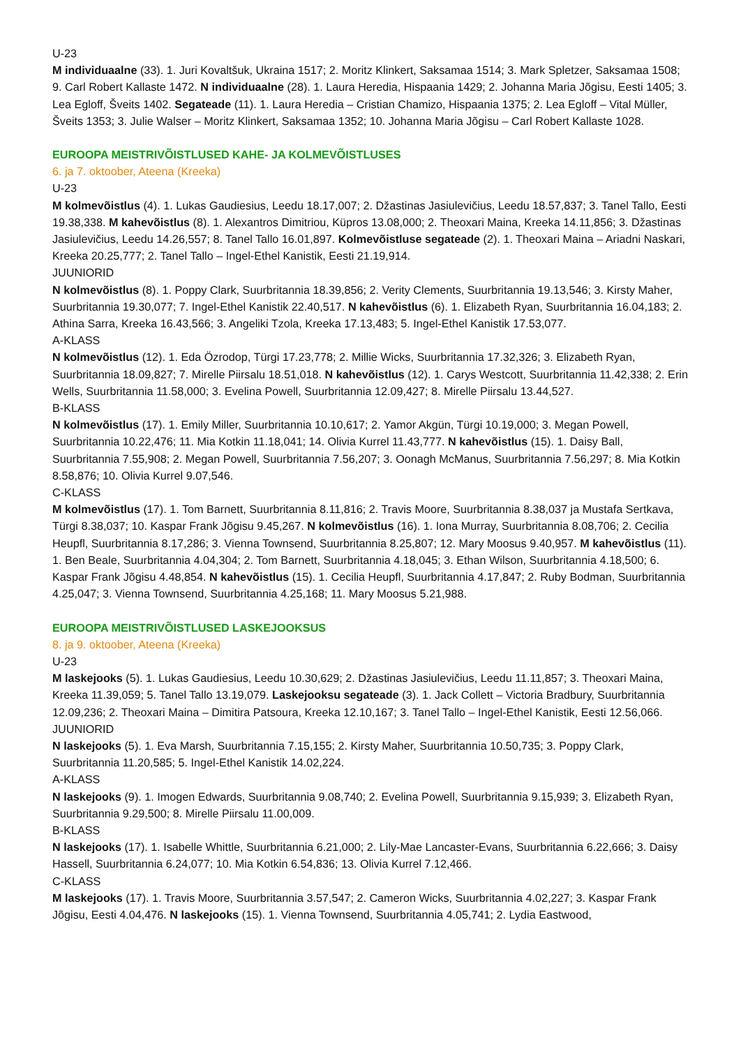U-23
M individuaalne (33). 1. Juri Kovaltšuk, Ukraina 1517; 2. Moritz Klinkert, Saksamaa 1514; 3. Mark Spletzer, Saksamaa 1508; 9. Carl Robert Kallaste 1472. N individuaalne (28). 1. Laura Heredia, Hispaania 1429; 2. Johanna Maria Jõgisu, Eesti 1405; 3. Lea Egloff, Šveits 1402. Segateade (11). 1. Laura Heredia – Cristian Chamizo, Hispaania 1375; 2. Lea Egloff – Vital Müller, Šveits 1353; 3. Julie Walser – Moritz Klinkert, Saksamaa 1352; 10. Johanna Maria Jõgisu – Carl Robert Kallaste 1028.
EUROOPA MEISTRIVÕISTLUSED KAHE- JA KOLMEVÕISTLUSES
6. ja 7. oktoober, Ateena (Kreeka)
U-23
M kolmevõistlus (4). 1. Lukas Gaudiesius, Leedu 18.17,007; 2. Džastinas Jasiulevičius, Leedu 18.57,837; 3. Tanel Tallo, Eesti 19.38,338. M kahevõistlus (8). 1. Alexantros Dimitriou, Küpros 13.08,000; 2. Theoxari Maina, Kreeka 14.11,856; 3. Džastinas Jasiulevičius, Leedu 14.26,557; 8. Tanel Tallo 16.01,897. Kolmevõistluse segateade (2). 1. Theoxari Maina – Ariadni Naskari, Kreeka 20.25,777; 2. Tanel Tallo – Ingel-Ethel Kanistik, Eesti 21.19,914.
JUUNIORID
N kolmevõistlus (8). 1. Poppy Clark, Suurbritannia 18.39,856; 2. Verity Clements, Suurbritannia 19.13,546; 3. Kirsty Maher, Suurbritannia 19.30,077; 7. Ingel-Ethel Kanistik 22.40,517. N kahevõistlus (6). 1. Elizabeth Ryan, Suurbritannia 16.04,183; 2. Athina Sarra, Kreeka 16.43,566; 3. Angeliki Tzola, Kreeka 17.13,483; 5. Ingel-Ethel Kanistik 17.53,077.
A-KLASS
N kolmevõistlus (12). 1. Eda Özrodop, Türgi 17.23,778; 2. Millie Wicks, Suurbritannia 17.32,326; 3. Elizabeth Ryan, Suurbritannia 18.09,827; 7. Mirelle Piirsalu 18.51,018. N kahevõistlus (12). 1. Carys Westcott, Suurbritannia 11.42,338; 2. Erin Wells, Suurbritannia 11.58,000; 3. Evelina Powell, Suurbritannia 12.09,427; 8. Mirelle Piirsalu 13.44,527.
B-KLASS
N kolmevõistlus (17). 1. Emily Miller, Suurbritannia 10.10,617; 2. Yamor Akgün, Türgi 10.19,000; 3. Megan Powell, Suurbritannia 10.22,476; 11. Mia Kotkin 11.18,041; 14. Olivia Kurrel 11.43,777. N kahevõistlus (15). 1. Daisy Ball, Suurbritannia 7.55,908; 2. Megan Powell, Suurbritannia 7.56,207; 3. Oonagh McManus, Suurbritannia 7.56,297; 8. Mia Kotkin 8.58,876; 10. Olivia Kurrel 9.07,546.
C-KLASS
M kolmevõistlus (17). 1. Tom Barnett, Suurbritannia 8.11,816; 2. Travis Moore, Suurbritannia 8.38,037 ja Mustafa Sertkava, Türgi 8.38,037; 10. Kaspar Frank Jõgisu 9.45,267. N kolmevõistlus (16). 1. Iona Murray, Suurbritannia 8.08,706; 2. Cecilia Heupfl, Suurbritannia 8.17,286; 3. Vienna Townsend, Suurbritannia 8.25,807; 12. Mary Moosus 9.40,957. M kahevõistlus (11). 1. Ben Beale, Suurbritannia 4.04,304; 2. Tom Barnett, Suurbritannia 4.18,045; 3. Ethan Wilson, Suurbritannia 4.18,500; 6. Kaspar Frank Jõgisu 4.48,854. N kahevõistlus (15). 1. Cecilia Heupfl, Suurbritannia 4.17,847; 2. Ruby Bodman, Suurbritannia 4.25,047; 3. Vienna Townsend, Suurbritannia 4.25,168; 11. Mary Moosus 5.21,988.
EUROOPA MEISTRIVÕISTLUSED LASKEJOOKSUS
8. ja 9. oktoober, Ateena (Kreeka)
U-23
M laskejooks (5). 1. Lukas Gaudiesius, Leedu 10.30,629; 2. Džastinas Jasiulevičius, Leedu 11.11,857; 3. Theoxari Maina, Kreeka 11.39,059; 5. Tanel Tallo 13.19,079. Laskejooksu segateade (3). 1. Jack Collett – Victoria Bradbury, Suurbritannia 12.09,236; 2. Theoxari Maina – Dimitira Patsoura, Kreeka 12.10,167; 3. Tanel Tallo – Ingel-Ethel Kanistik, Eesti 12.56,066.
JUUNIORID
N laskejooks (5). 1. Eva Marsh, Suurbritannia 7.15,155; 2. Kirsty Maher, Suurbritannia 10.50,735; 3. Poppy Clark, Suurbritannia 11.20,585; 5. Ingel-Ethel Kanistik 14.02,224.
A-KLASS
N laskejooks (9). 1. Imogen Edwards, Suurbritannia 9.08,740; 2. Evelina Powell, Suurbritannia 9.15,939; 3. Elizabeth Ryan, Suurbritannia 9.29,500; 8. Mirelle Piirsalu 11.00,009.
B-KLASS
N laskejooks (17). 1. Isabelle Whittle, Suurbritannia 6.21,000; 2. Lily-Mae Lancaster-Evans, Suurbritannia 6.22,666; 3. Daisy Hassell, Suurbritannia 6.24,077; 10. Mia Kotkin 6.54,836; 13. Olivia Kurrel 7.12,466.
C-KLASS
M laskejooks (17). 1. Travis Moore, Suurbritannia 3.57,547; 2. Cameron Wicks, Suurbritannia 4.02,227; 3. Kaspar Frank Jõgisu, Eesti 4.04,476. N laskejooks (15). 1. Vienna Townsend, Suurbritannia 4.05,741; 2. Lydia Eastwood,